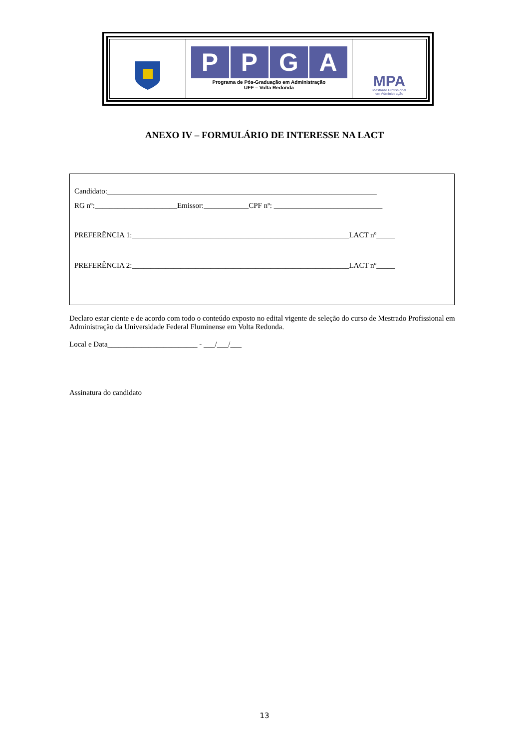PPGA
Programa de Pós-Graduação em Administração
UFF – Volta Redonda
MPA
Mestrado Profissional
em Administração
ANEXO IV – FORMULÁRIO DE INTERESSE NA LACT
Candidato:________________________________________________________________________
RG nº:______________________Emissor:____________CPF nº: _____________________________
PREFERÊNCIA 1:__________________________________________________________LACT nº_____
PREFERÊNCIA 2:__________________________________________________________LACT nº_____
Declaro estar ciente e de acordo com todo o conteúdo exposto no edital vigente de seleção do curso de Mestrado Profissional em Administração da Universidade Federal Fluminense em Volta Redonda.
Local e Data________________________ - ___/___/___
Assinatura do candidato
13